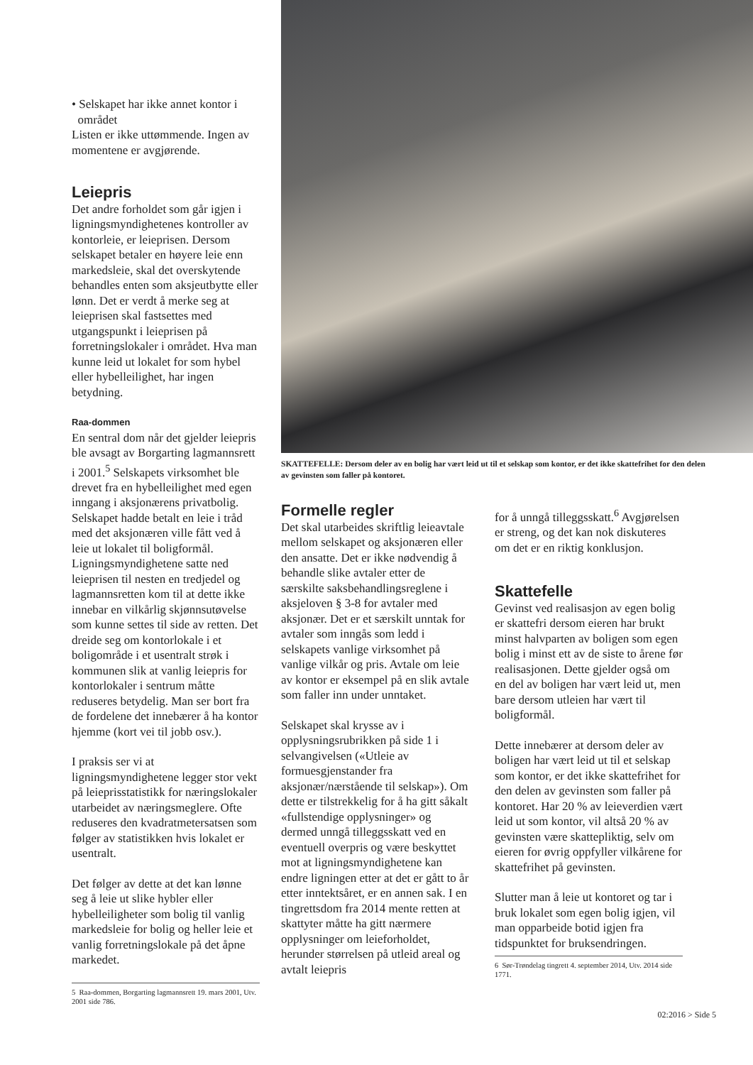• Selskapet har ikke annet kontor i
området
Listen er ikke uttømmende. Ingen av momentene er avgjørende.
Leiepris
Det andre forholdet som går igjen i ligningsmyndighetenes kontroller av kontorleie, er leieprisen. Dersom selskapet betaler en høyere leie enn markedsleie, skal det overskytende behandles enten som aksjeutbytte eller lønn. Det er verdt å merke seg at leieprisen skal fastsettes med utgangspunkt i leieprisen på forretningslokaler i området. Hva man kunne leid ut lokalet for som hybel eller hybelleilighet, har ingen betydning.
Raa-dommen
En sentral dom når det gjelder leiepris ble avsagt av Borgarting lagmannsrett i 2001.<sup>5</sup> Selskapets virksomhet ble drevet fra en hybelleilighet med egen inngang i aksjonærens privatbolig. Selskapet hadde betalt en leie i tråd med det aksjonæren ville fått ved å leie ut lokalet til boligformål. Ligningsmyndighetene satte ned leieprisen til nesten en tredjedel og lagmannsretten kom til at dette ikke innebar en vilkårlig skjønnsutøvelse som kunne settes til side av retten. Det dreide seg om kontorlokale i et boligområde i et usentralt strøk i kommunen slik at vanlig leiepris for kontorlokaler i sentrum måtte reduseres betydelig. Man ser bort fra de fordelene det innebærer å ha kontor hjemme (kort vei til jobb osv.).
I praksis ser vi at ligningsmyndighetene legger stor vekt på leieprisstatistikk for næringslokaler utarbeidet av næringsmeglere. Ofte reduseres den kvadratmetersatsen som følger av statistikken hvis lokalet er usentralt.
Det følger av dette at det kan lønne seg å leie ut slike hybler eller hybelleiligheter som bolig til vanlig markedsleie for bolig og heller leie et vanlig forretningslokale på det åpne markedet.
5 Raa-dommen, Borgarting lagmannsrett 19. mars 2001, Utv. 2001 side 786.
SKATTEFELLE: Dersom deler av en bolig har vært leid ut til et selskap som kontor, er det ikke skattefrihet for den delen av gevinsten som faller på kontoret.
Formelle regler
Det skal utarbeides skriftlig leieavtale mellom selskapet og aksjonæren eller den ansatte. Det er ikke nødvendig å behandle slike avtaler etter de særskilte saksbehandlingsreglene i aksjeloven § 3-8 for avtaler med aksjonær. Det er et særskilt unntak for avtaler som inngås som ledd i selskapets vanlige virksomhet på vanlige vilkår og pris. Avtale om leie av kontor er eksempel på en slik avtale som faller inn under unntaket.
Selskapet skal krysse av i opplysningsrubrikken på side 1 i selvangivelsen («Utleie av formuesgjenstander fra aksjonær/nærstående til selskap»). Om dette er tilstrekkelig for å ha gitt såkalt «fullstendige opplysninger» og dermed unngå tilleggsskatt ved en eventuell overpris og være beskyttet mot at ligningsmyndighetene kan endre ligningen etter at det er gått to år etter inntektsåret, er en annen sak. I en tingrettsdom fra 2014 mente retten at skattyter måtte ha gitt nærmere opplysninger om leieforholdet, herunder størrelsen på utleid areal og avtalt leiepris
for å unngå tilleggsskatt.<sup>6</sup> Avgjørelsen er streng, og det kan nok diskuteres om det er en riktig konklusjon.
Skattefelle
Gevinst ved realisasjon av egen bolig er skattefri dersom eieren har brukt minst halvparten av boligen som egen bolig i minst ett av de siste to årene før realisasjonen. Dette gjelder også om en del av boligen har vært leid ut, men bare dersom utleien har vært til boligformål.
Dette innebærer at dersom deler av boligen har vært leid ut til et selskap som kontor, er det ikke skattefrihet for den delen av gevinsten som faller på kontoret. Har 20 % av leieverdien vært leid ut som kontor, vil altså 20 % av gevinsten være skattepliktig, selv om eieren for øvrig oppfyller vilkårene for skattefrihet på gevinsten.
Slutter man å leie ut kontoret og tar i bruk lokalet som egen bolig igjen, vil man opparbeide botid igjen fra tidspunktet for bruksendringen.
6 Sør-Trøndelag tingrett 4. september 2014, Utv. 2014 side 1771.
02:2016 > Side 5